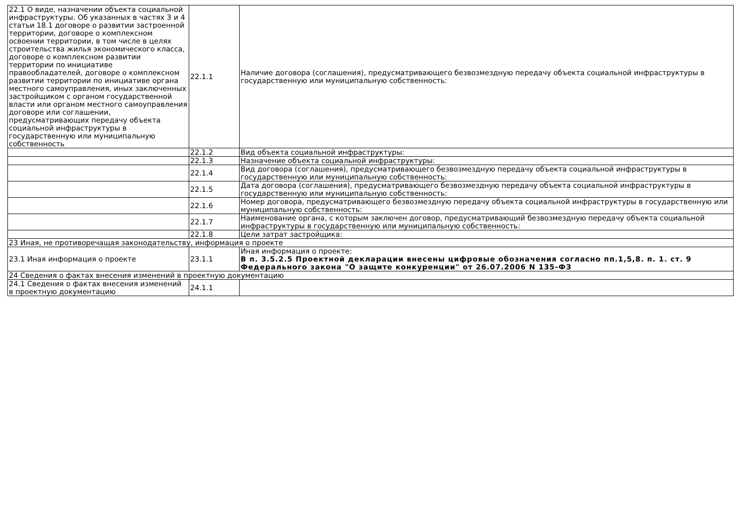| 22.1 О виде, назначении объекта социальной инфраструктуры. Об указанных в частях 3 и 4 статьи 18.1 договоре о развитии застроенной территории, договоре о комплексном освоении территории, в том числе в целях строительства жилья экономического класса, договоре о комплексном развитии территории по инициативе правообладателей, договоре о комплексном развитии территории по инициативе органа местного самоуправления, иных заключенных застройщиком с органом государственной власти или органом местного самоуправления договоре или соглашении, предусматривающих передачу объекта социальной инфраструктуры в государственную или муниципальную собственность | 22.1.1 | Наличие договора (соглашения), предусматривающего безвозмездную передачу объекта социальной инфраструктуры в государственную или муниципальную собственность: |
| | 22.1.2 | Вид объекта социальной инфраструктуры: |
| | 22.1.3 | Назначение объекта социальной инфраструктуры: |
| | 22.1.4 | Вид договора (соглашения), предусматривающего безвозмездную передачу объекта социальной инфраструктуры в государственную или муниципальную собственность: |
| | 22.1.5 | Дата договора (соглашения), предусматривающего безвозмездную передачу объекта социальной инфраструктуры в государственную или муниципальную собственность: |
| | 22.1.6 | Номер договора, предусматривающего безвозмездную передачу объекта социальной инфраструктуры в государственную или муниципальную собственность: |
| | 22.1.7 | Наименование органа, с которым заключен договор, предусматривающий безвозмездную передачу объекта социальной инфраструктуры в государственную или муниципальную собственность: |
| | 22.1.8 | Цели затрат застройщика: |
| 23 Иная, не противоречащая законодательству, информация о проекте | | |
| 23.1 Иная информация о проекте | 23.1.1 | Иная информация о проекте: В п. 3.5.2.5 Проектной декларации внесены цифровые обозначения согласно пп.1,5,8. п. 1. ст. 9 Федерального закона "О защите конкуренции" от 26.07.2006 N 135-ФЗ |
| 24 Сведения о фактах внесения изменений в проектную документацию | | |
| 24.1 Сведения о фактах внесения изменений в проектную документацию | 24.1.1 | |